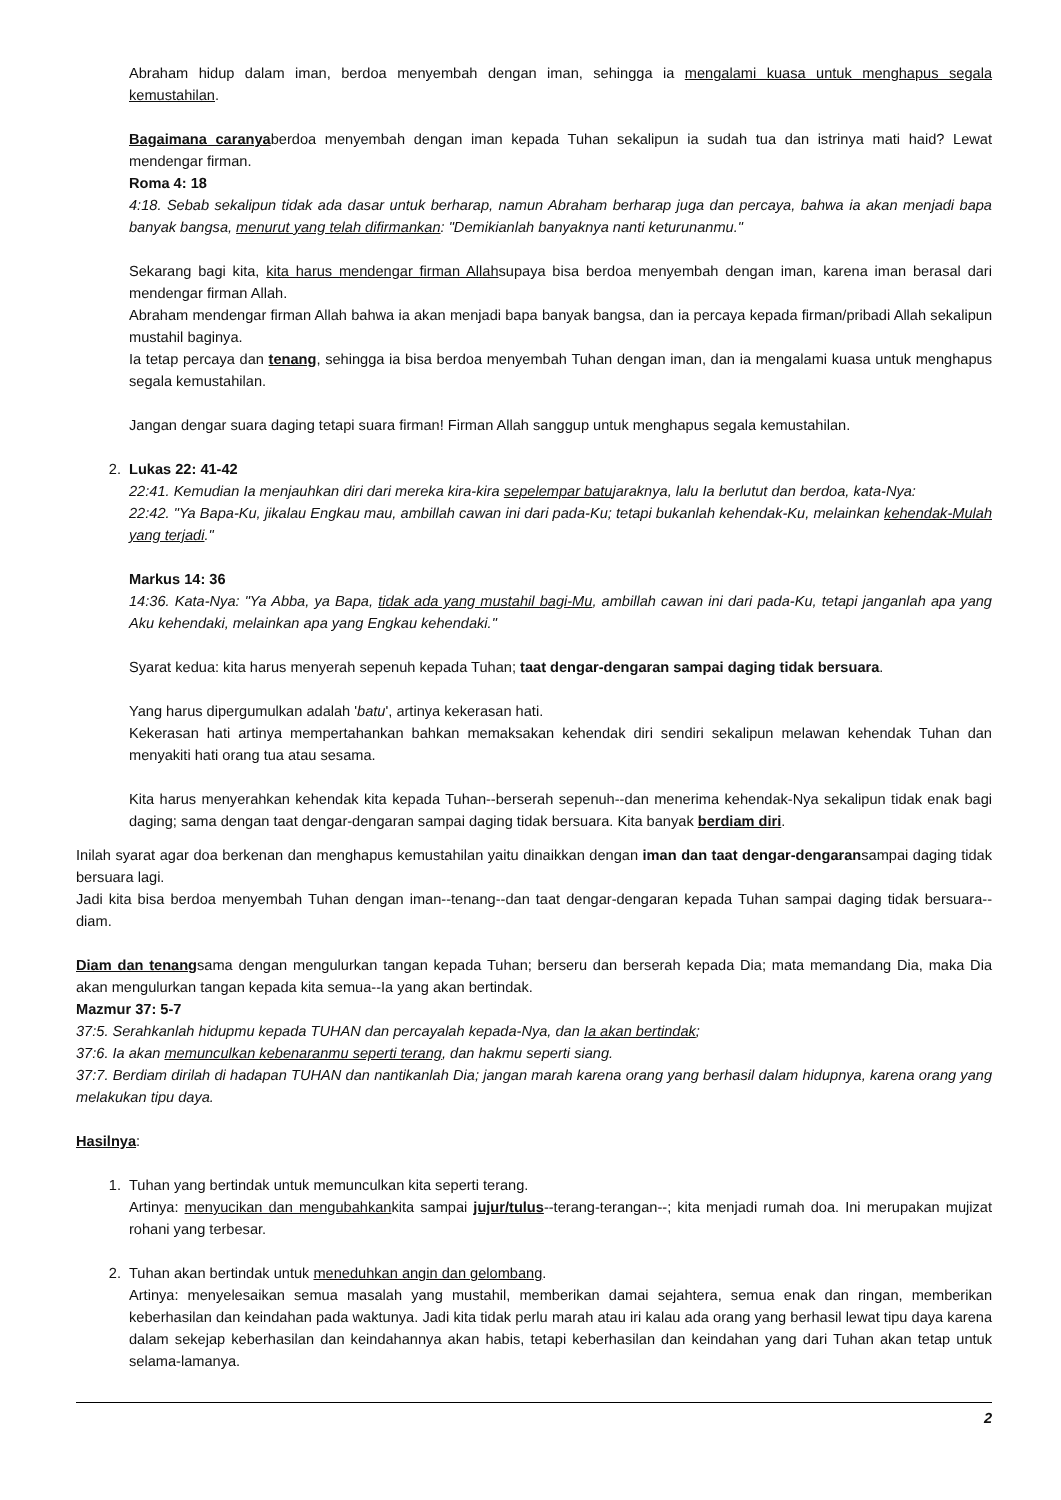Abraham hidup dalam iman, berdoa menyembah dengan iman, sehingga ia mengalami kuasa untuk menghapus segala kemustahilan.
Bagaimana caranyaberdoa menyembah dengan iman kepada Tuhan sekalipun ia sudah tua dan istrinya mati haid? Lewat mendengar firman.
Roma 4: 18
4:18. Sebab sekalipun tidak ada dasar untuk berharap, namun Abraham berharap juga dan percaya, bahwa ia akan menjadi bapa banyak bangsa, menurut yang telah difirmankan: "Demikianlah banyaknya nanti keturunanmu."
Sekarang bagi kita, kita harus mendengar firman Allahsupaya bisa berdoa menyembah dengan iman, karena iman berasal dari mendengar firman Allah.
Abraham mendengar firman Allah bahwa ia akan menjadi bapa banyak bangsa, dan ia percaya kepada firman/pribadi Allah sekalipun mustahil baginya.
Ia tetap percaya dan tenang, sehingga ia bisa berdoa menyembah Tuhan dengan iman, dan ia mengalami kuasa untuk menghapus segala kemustahilan.
Jangan dengar suara daging tetapi suara firman! Firman Allah sanggup untuk menghapus segala kemustahilan.
2. Lukas 22: 41-42
22:41. Kemudian Ia menjauhkan diri dari mereka kira-kira sepelempar batujaraknya, lalu Ia berlutut dan berdoa, kata-Nya:
22:42. "Ya Bapa-Ku, jikalau Engkau mau, ambillah cawan ini dari pada-Ku; tetapi bukanlah kehendak-Ku, melainkan kehendak-Mulah yang terjadi."
Markus 14: 36
14:36. Kata-Nya: "Ya Abba, ya Bapa, tidak ada yang mustahil bagi-Mu, ambillah cawan ini dari pada-Ku, tetapi janganlah apa yang Aku kehendaki, melainkan apa yang Engkau kehendaki."
Syarat kedua: kita harus menyerah sepenuh kepada Tuhan; taat dengar-dengaran sampai daging tidak bersuara.
Yang harus dipergumulkan adalah 'batu', artinya kekerasan hati.
Kekerasan hati artinya mempertahankan bahkan memaksakan kehendak diri sendiri sekalipun melawan kehendak Tuhan dan menyakiti hati orang tua atau sesama.
Kita harus menyerahkan kehendak kita kepada Tuhan--berserah sepenuh--dan menerima kehendak-Nya sekalipun tidak enak bagi daging; sama dengan taat dengar-dengaran sampai daging tidak bersuara. Kita banyak berdiam diri.
Inilah syarat agar doa berkenan dan menghapus kemustahilan yaitu dinaikkan dengan iman dan taat dengar-dengaransampai daging tidak bersuara lagi.
Jadi kita bisa berdoa menyembah Tuhan dengan iman--tenang--dan taat dengar-dengaran kepada Tuhan sampai daging tidak bersuara--diam.
Diam dan tenangsama dengan mengulurkan tangan kepada Tuhan; berseru dan berserah kepada Dia; mata memandang Dia, maka Dia akan mengulurkan tangan kepada kita semua--Ia yang akan bertindak.
Mazmur 37: 5-7
37:5. Serahkanlah hidupmu kepada TUHAN dan percayalah kepada-Nya, dan Ia akan bertindak;
37:6. Ia akan memunculkan kebenaranmu seperti terang, dan hakmu seperti siang.
37:7. Berdiam dirilah di hadapan TUHAN dan nantikanlah Dia; jangan marah karena orang yang berhasil dalam hidupnya, karena orang yang melakukan tipu daya.
Hasilnya:
1. Tuhan yang bertindak untuk memunculkan kita seperti terang.
Artinya: menyucikan dan mengubahkankita sampai jujur/tulus--terang-terangan--; kita menjadi rumah doa. Ini merupakan mujizat rohani yang terbesar.
2. Tuhan akan bertindak untuk meneduhkan angin dan gelombang.
Artinya: menyelesaikan semua masalah yang mustahil, memberikan damai sejahtera, semua enak dan ringan, memberikan keberhasilan dan keindahan pada waktunya. Jadi kita tidak perlu marah atau iri kalau ada orang yang berhasil lewat tipu daya karena dalam sekejap keberhasilan dan keindahannya akan habis, tetapi keberhasilan dan keindahan yang dari Tuhan akan tetap untuk selama-lamanya.
2